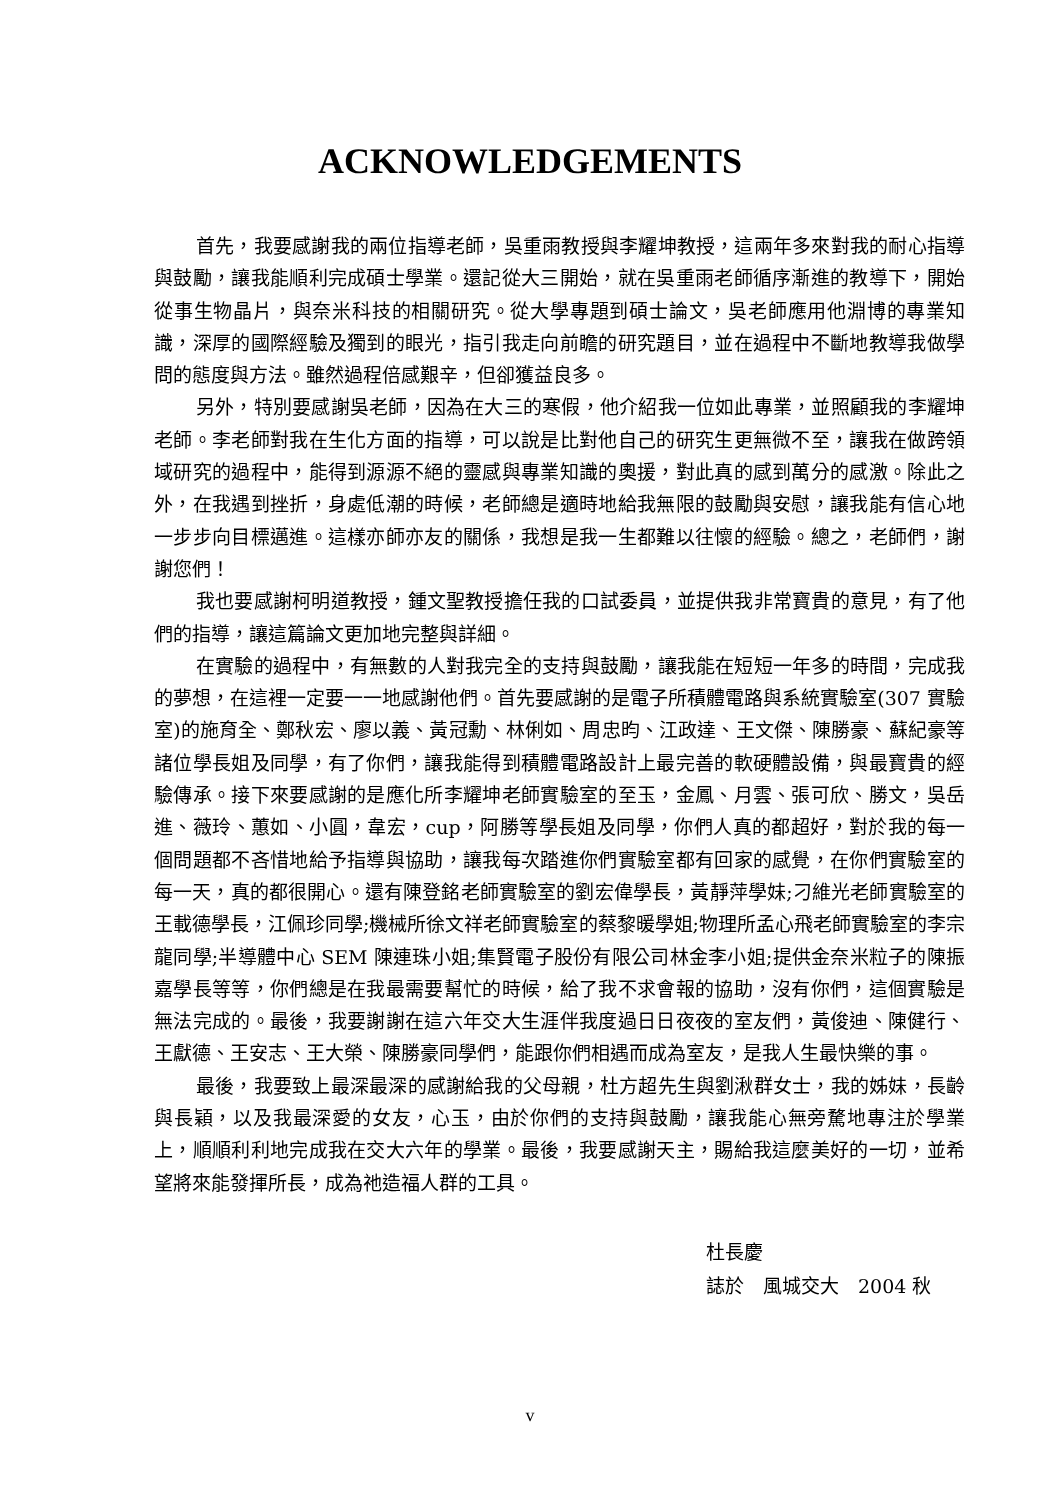ACKNOWLEDGEMENTS
首先，我要感謝我的兩位指導老師，吳重雨教授與李耀坤教授，這兩年多來對我的耐心指導與鼓勵，讓我能順利完成碩士學業。還記從大三開始，就在吳重雨老師循序漸進的教導下，開始從事生物晶片，與奈米科技的相關研究。從大學專題到碩士論文，吳老師應用他淵博的專業知識，深厚的國際經驗及獨到的眼光，指引我走向前瞻的研究題目，並在過程中不斷地教導我做學問的態度與方法。雖然過程倍感艱辛，但卻獲益良多。
另外，特別要感謝吳老師，因為在大三的寒假，他介紹我一位如此專業，並照顧我的李耀坤老師。李老師對我在生化方面的指導，可以說是比對他自己的研究生更無微不至，讓我在做跨領域研究的過程中，能得到源源不絕的靈感與專業知識的奧援，對此真的感到萬分的感激。除此之外，在我遇到挫折，身處低潮的時候，老師總是適時地給我無限的鼓勵與安慰，讓我能有信心地一步步向目標邁進。這樣亦師亦友的關係，我想是我一生都難以往懷的經驗。總之，老師們，謝謝您們！
我也要感謝柯明道教授，鍾文聖教授擔任我的口試委員，並提供我非常寶貴的意見，有了他們的指導，讓這篇論文更加地完整與詳細。
在實驗的過程中，有無數的人對我完全的支持與鼓勵，讓我能在短短一年多的時間，完成我的夢想，在這裡一定要一一地感謝他們。首先要感謝的是電子所積體電路與系統實驗室(307 實驗室)的施育全、鄭秋宏、廖以義、黃冠勳、林俐如、周忠昀、江政達、王文傑、陳勝豪、蘇紀豪等諸位學長姐及同學，有了你們，讓我能得到積體電路設計上最完善的軟硬體設備，與最寶貴的經驗傳承。接下來要感謝的是應化所李耀坤老師實驗室的至玉，金鳳、月雲、張可欣、勝文，吳岳進、薇玲、蕙如、小圓，韋宏，cup，阿勝等學長姐及同學，你們人真的都超好，對於我的每一個問題都不吝惜地給予指導與協助，讓我每次踏進你們實驗室都有回家的感覺，在你們實驗室的每一天，真的都很開心。還有陳登銘老師實驗室的劉宏偉學長，黃靜萍學妹;刁維光老師實驗室的王載德學長，江佩珍同學;機械所徐文祥老師實驗室的蔡黎暖學姐;物理所孟心飛老師實驗室的李宗龍同學;半導體中心 SEM 陳連珠小姐;集賢電子股份有限公司林金李小姐;提供金奈米粒子的陳振嘉學長等等，你們總是在我最需要幫忙的時候，給了我不求會報的協助，沒有你們，這個實驗是無法完成的。最後，我要謝謝在這六年交大生涯伴我度過日日夜夜的室友們，黃俊迪、陳健行、王獻德、王安志、王大榮、陳勝豪同學們，能跟你們相遇而成為室友，是我人生最快樂的事。
最後，我要致上最深最深的感謝給我的父母親，杜方超先生與劉湫群女士，我的姊妹，長齡與長穎，以及我最深愛的女友，心玉，由於你們的支持與鼓勵，讓我能心無旁騖地專注於學業上，順順利利地完成我在交大六年的學業。最後，我要感謝天主，賜給我這麼美好的一切，並希望將來能發揮所長，成為祂造福人群的工具。
杜長慶
誌於　風城交大　2004 秋
v